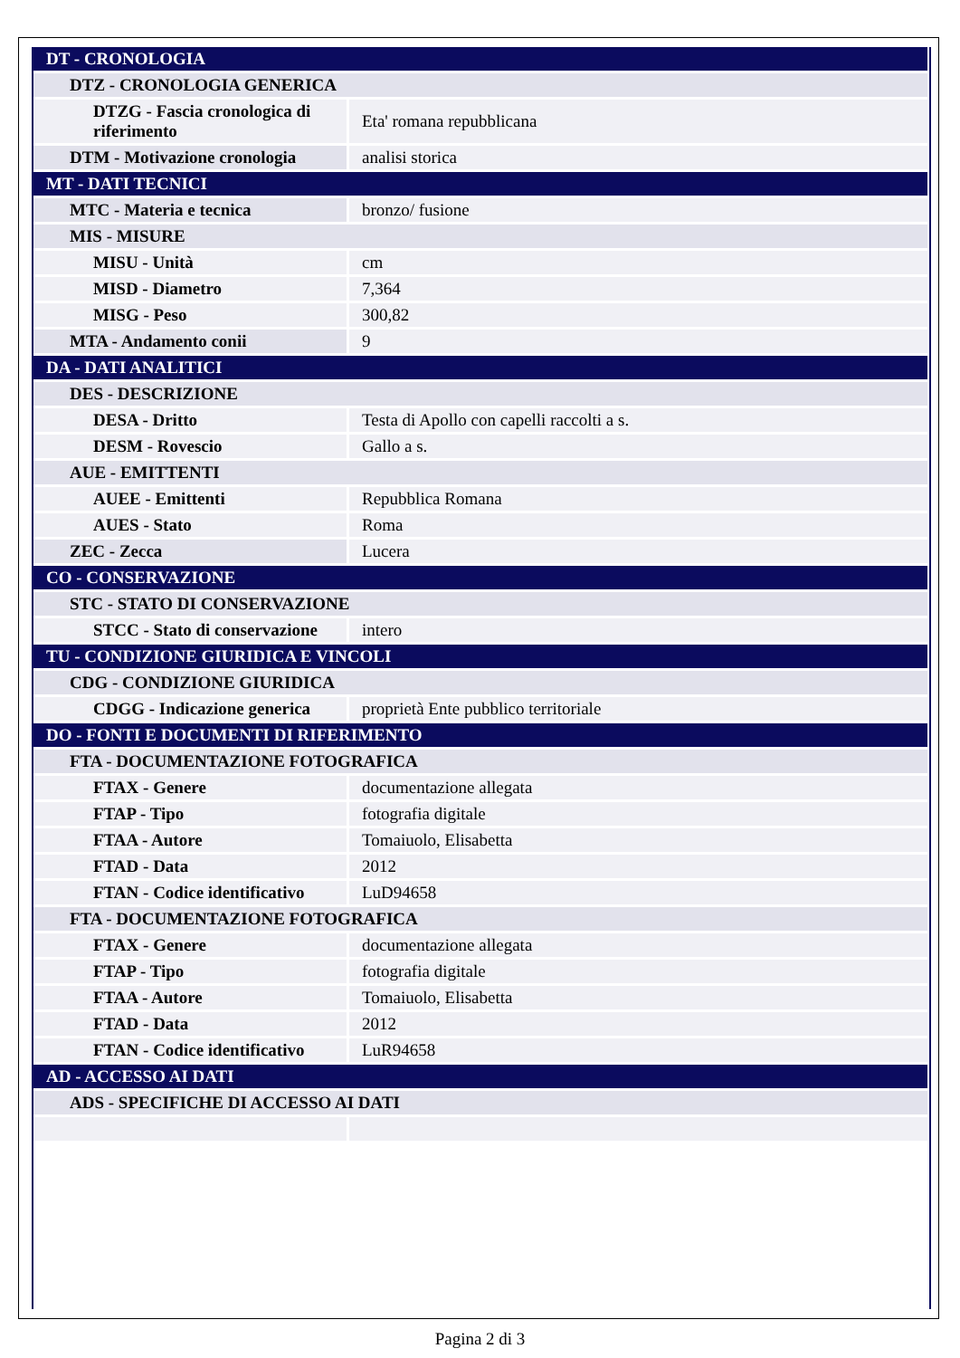| DT - CRONOLOGIA | |
| DTZ - CRONOLOGIA GENERICA | |
| DTZG - Fascia cronologica di riferimento | Eta' romana repubblicana |
| DTM - Motivazione cronologia | analisi storica |
| MT - DATI TECNICI | |
| MTC - Materia e tecnica | bronzo/ fusione |
| MIS - MISURE | |
| MISU - Unità | cm |
| MISD - Diametro | 7,364 |
| MISG - Peso | 300,82 |
| MTA - Andamento conii | 9 |
| DA - DATI ANALITICI | |
| DES - DESCRIZIONE | |
| DESA - Dritto | Testa di Apollo con capelli raccolti a s. |
| DESM - Rovescio | Gallo a s. |
| AUE - EMITTENTI | |
| AUEE - Emittenti | Repubblica Romana |
| AUES - Stato | Roma |
| ZEC - Zecca | Lucera |
| CO - CONSERVAZIONE | |
| STC - STATO DI CONSERVAZIONE | |
| STCC - Stato di conservazione | intero |
| TU - CONDIZIONE GIURIDICA E VINCOLI | |
| CDG - CONDIZIONE GIURIDICA | |
| CDGG - Indicazione generica | proprietà Ente pubblico territoriale |
| DO - FONTI E DOCUMENTI DI RIFERIMENTO | |
| FTA - DOCUMENTAZIONE FOTOGRAFICA | |
| FTAX - Genere | documentazione allegata |
| FTAP - Tipo | fotografia digitale |
| FTAA - Autore | Tomaiuolo, Elisabetta |
| FTAD - Data | 2012 |
| FTAN - Codice identificativo | LuD94658 |
| FTA - DOCUMENTAZIONE FOTOGRAFICA | |
| FTAX - Genere | documentazione allegata |
| FTAP - Tipo | fotografia digitale |
| FTAA - Autore | Tomaiuolo, Elisabetta |
| FTAD - Data | 2012 |
| FTAN - Codice identificativo | LuR94658 |
| AD - ACCESSO AI DATI | |
| ADS - SPECIFICHE DI ACCESSO AI DATI | |
Pagina 2 di 3